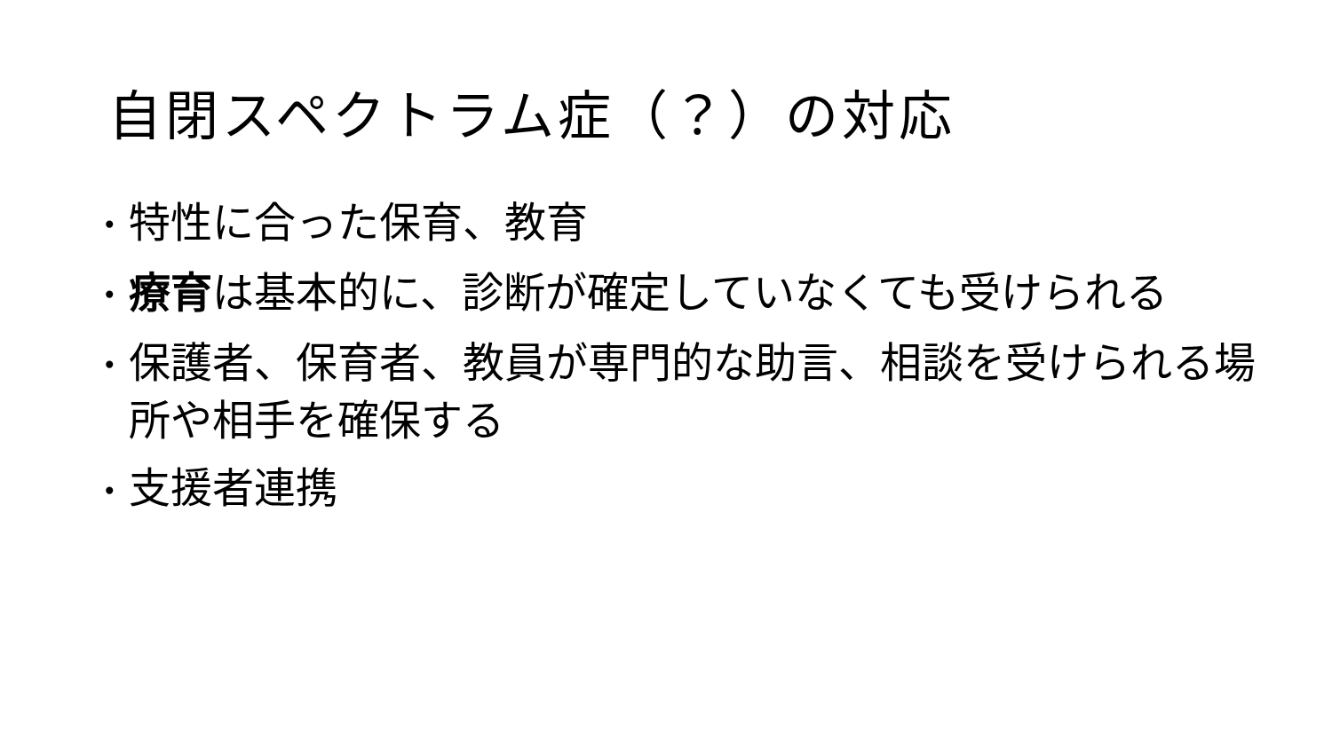自閉スペクトラム症（？）の対応
• 特性に合った保育、教育
• 療育は基本的に、診断が確定していなくても受けられる
• 保護者、保育者、教員が専門的な助言、相談を受けられる場所や相手を確保する
• 支援者連携